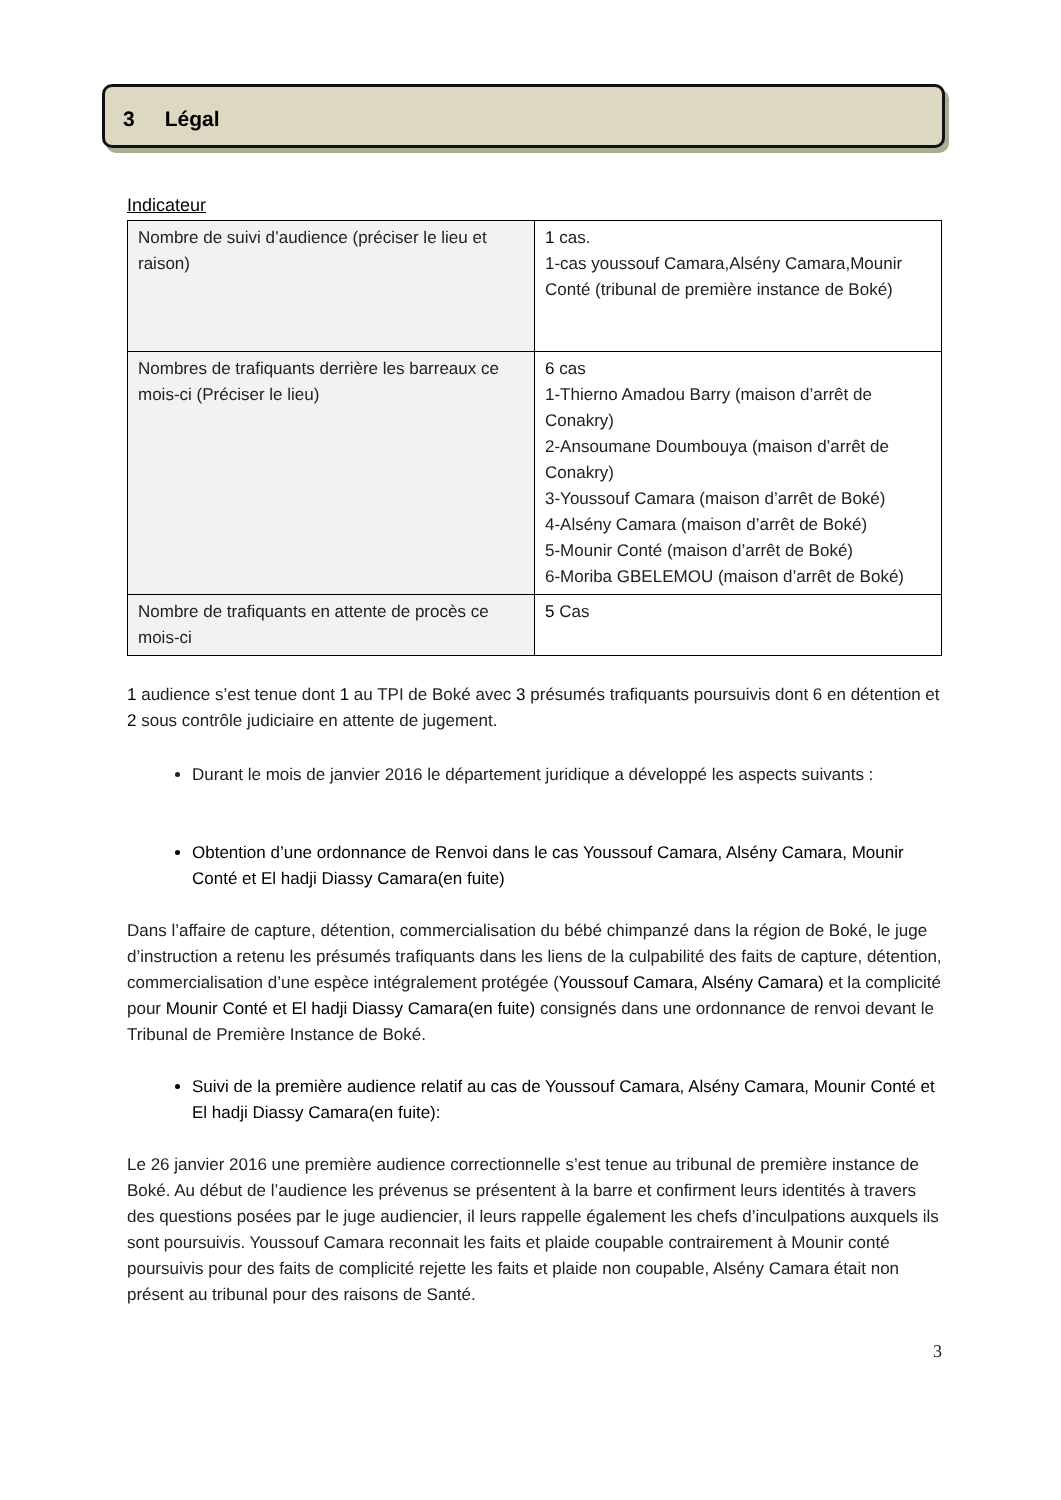3 Légal
Indicateur
| Nombre de suivi d’audience (préciser le lieu et raison) | 1 cas. 1-cas youssouf Camara,Alsény Camara,Mounir Conté (tribunal de première instance de Boké) |
| Nombres de trafiquants derrière les barreaux ce mois-ci (Préciser le lieu) | 6 cas 1-Thierno Amadou Barry (maison d’arrêt de Conakry) 2-Ansoumane Doumbouya (maison d’arrêt de Conakry) 3-Youssouf Camara (maison d’arrêt de Boké) 4-Alsény Camara (maison d’arrêt de Boké) 5-Mounir Conté (maison d’arrêt de Boké) 6-Moriba GBELEMOU (maison d’arrêt de Boké) |
| Nombre de trafiquants en attente de procès ce mois-ci | 5 Cas |
1 audience s’est tenue dont 1 au TPI de Boké avec 3 présumés trafiquants poursuivis dont 6 en détention et 2 sous contrôle judiciaire en attente de jugement.
Durant le mois de janvier 2016 le département juridique a développé les aspects suivants :
Obtention d’une ordonnance de Renvoi dans le cas Youssouf Camara, Alsény Camara, Mounir Conté et El hadji Diassy Camara(en fuite)
Dans l’affaire de capture, détention, commercialisation du bébé chimpanzé dans la région de Boké, le juge d’instruction a retenu les présumés trafiquants dans les liens de la culpabilité des faits de capture, détention, commercialisation d’une espèce intégralement protégée (Youssouf Camara, Alsény Camara) et la complicité pour Mounir Conté et El hadji Diassy Camara(en fuite) consignés dans une ordonnance de renvoi devant le Tribunal de Première Instance de Boké.
Suivi de la première audience relatif au cas de Youssouf Camara, Alsény Camara, Mounir Conté et El hadji Diassy Camara(en fuite):
Le 26 janvier 2016 une première audience correctionnelle s’est tenue au tribunal de première instance de Boké. Au début de l’audience les prévenus se présentent à la barre et confirment leurs identités à travers des questions posées par le juge audiencier, il leurs rappelle également les chefs d’inculpations auxquels ils sont poursuivis. Youssouf Camara reconnait les faits et plaide coupable contrairement à Mounir conté poursuivis pour des faits de complicité rejette les faits et plaide non coupable, Alsény Camara était non présent au tribunal pour des raisons de Santé.
3